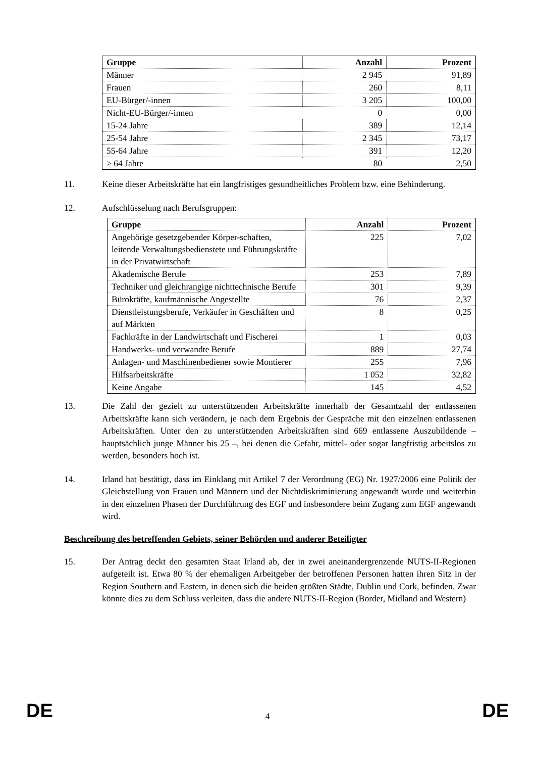| Gruppe | Anzahl | Prozent |
| --- | --- | --- |
| Männer | 2 945 | 91,89 |
| Frauen | 260 | 8,11 |
| EU-Bürger/-innen | 3 205 | 100,00 |
| Nicht-EU-Bürger/-innen | 0 | 0,00 |
| 15-24 Jahre | 389 | 12,14 |
| 25-54 Jahre | 2 345 | 73,17 |
| 55-64 Jahre | 391 | 12,20 |
| > 64 Jahre | 80 | 2,50 |
11. Keine dieser Arbeitskräfte hat ein langfristiges gesundheitliches Problem bzw. eine Behinderung.
12. Aufschlüsselung nach Berufsgruppen:
| Gruppe | Anzahl | Prozent |
| --- | --- | --- |
| Angehörige gesetzgebender Körper-schaften, leitende Verwaltungsbedienstete und Führungskräfte in der Privatwirtschaft | 225 | 7,02 |
| Akademische Berufe | 253 | 7,89 |
| Techniker und gleichrangige nichttechnische Berufe | 301 | 9,39 |
| Bürokräfte, kaufmännische Angestellte | 76 | 2,37 |
| Dienstleistungsberufe, Verkäufer in Geschäften und auf Märkten | 8 | 0,25 |
| Fachkräfte in der Landwirtschaft und Fischerei | 1 | 0,03 |
| Handwerks- und verwandte Berufe | 889 | 27,74 |
| Anlagen- und Maschinenbediener sowie Montierer | 255 | 7,96 |
| Hilfsarbeitskräfte | 1 052 | 32,82 |
| Keine Angabe | 145 | 4,52 |
13. Die Zahl der gezielt zu unterstützenden Arbeitskräfte innerhalb der Gesamtzahl der entlassenen Arbeitskräfte kann sich verändern, je nach dem Ergebnis der Gespräche mit den einzelnen entlassenen Arbeitskräften. Unter den zu unterstützenden Arbeitskräften sind 669 entlassene Auszubildende – hauptsächlich junge Männer bis 25 –, bei denen die Gefahr, mittel- oder sogar langfristig arbeitslos zu werden, besonders hoch ist.
14. Irland hat bestätigt, dass im Einklang mit Artikel 7 der Verordnung (EG) Nr. 1927/2006 eine Politik der Gleichstellung von Frauen und Männern und der Nichtdiskriminierung angewandt wurde und weiterhin in den einzelnen Phasen der Durchführung des EGF und insbesondere beim Zugang zum EGF angewandt wird.
Beschreibung des betreffenden Gebiets, seiner Behörden und anderer Beteiligter
15. Der Antrag deckt den gesamten Staat Irland ab, der in zwei aneinandergrenzende NUTS-II-Regionen aufgeteilt ist. Etwa 80 % der ehemaligen Arbeitgeber der betroffenen Personen hatten ihren Sitz in der Region Southern and Eastern, in denen sich die beiden größten Städte, Dublin und Cork, befinden. Zwar könnte dies zu dem Schluss verleiten, dass die andere NUTS-II-Region (Border, Midland and Western)
DE 4 DE